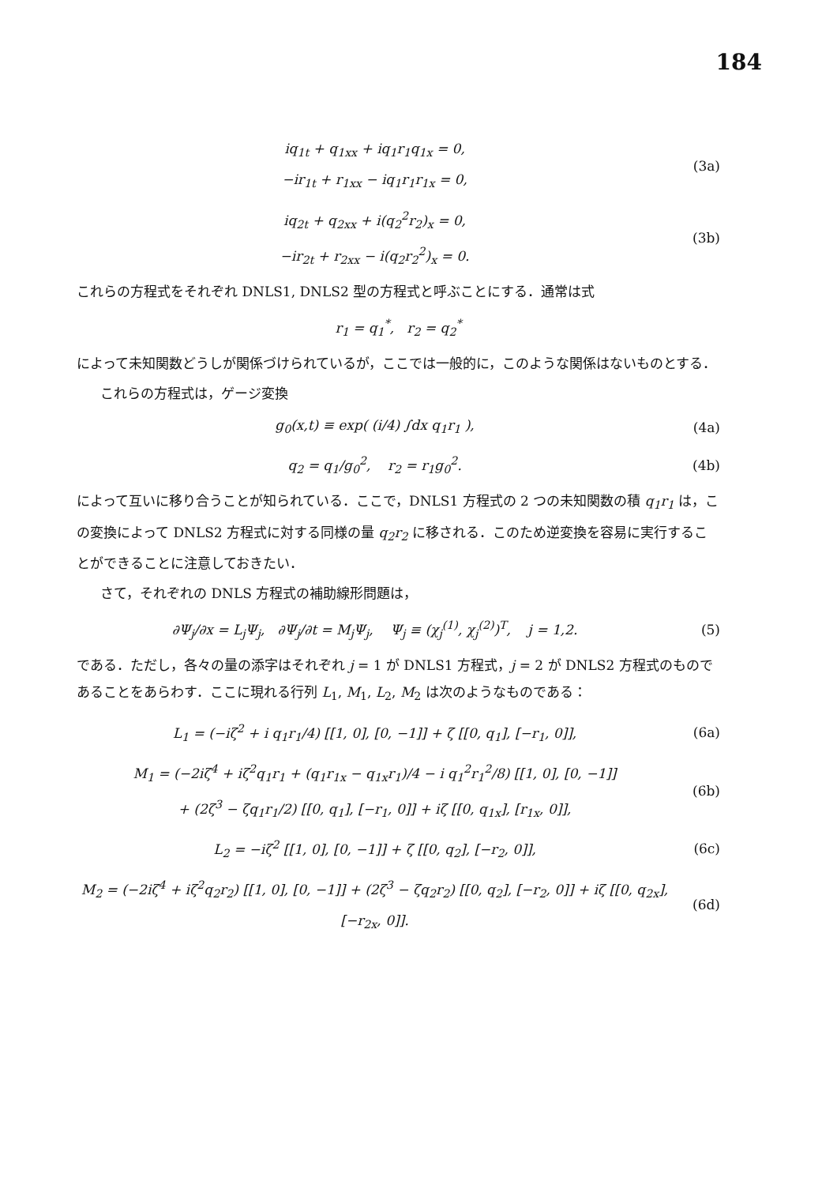184
iq<sub>1t</sub> + q<sub>1xx</sub> + iq<sub>1</sub>r<sub>1</sub>q<sub>1x</sub> = 0,
−ir<sub>1t</sub> + r<sub>1xx</sub> − iq<sub>1</sub>r<sub>1</sub>r<sub>1x</sub> = 0,
(3a)
iq<sub>2t</sub> + q<sub>2xx</sub> + i(q<sub>2</sub><sup>2</sup>r<sub>2</sub>)<sub>x</sub> = 0,
−ir<sub>2t</sub> + r<sub>2xx</sub> − i(q<sub>2</sub>r<sub>2</sub><sup>2</sup>)<sub>x</sub> = 0.
(3b)
これらの方程式をそれぞれ DNLS1, DNLS2 型の方程式と呼ぶことにする．通常は式
r<sub>1</sub> = q<sub>1</sub><sup>*</sup>, r<sub>2</sub> = q<sub>2</sub><sup>*</sup>
によって未知関数どうしが関係づけられているが，ここでは一般的に，このような関係はないものとする．
これらの方程式は，ゲージ変換
g<sub>0</sub>(x,t) ≡ exp( (i/4) ∫dx q<sub>1</sub>r<sub>1</sub> ),
(4a)
q<sub>2</sub> = q<sub>1</sub>/g<sub>0</sub><sup>2</sup>, r<sub>2</sub> = r<sub>1</sub>g<sub>0</sub><sup>2</sup>. (4b)
によって互いに移り合うことが知られている．ここで，DNLS1 方程式の 2 つの未知関数の積 q<sub>1</sub>r<sub>1</sub> は，この変換によって DNLS2 方程式に対する同様の量 q<sub>2</sub>r<sub>2</sub> に移される．このため逆変換を容易に実行することができることに注意しておきたい．
さて，それぞれの DNLS 方程式の補助線形問題は，
∂Ψ<sub>j</sub>/∂x = L<sub>j</sub>Ψ<sub>j</sub>, ∂Ψ<sub>j</sub>/∂t = M<sub>j</sub>Ψ<sub>j</sub>, Ψ<sub>j</sub> ≡ (χ<sub>j</sub><sup>(1)</sup>, χ<sub>j</sub><sup>(2)</sup>)<sup>T</sup>, j = 1,2.
(5)
である．ただし，各々の量の添字はそれぞれ j = 1 が DNLS1 方程式，j = 2 が DNLS2 方程式のものであることをあらわす．ここに現れる行列 L<sub>1</sub>, M<sub>1</sub>, L<sub>2</sub>, M<sub>2</sub> は次のようなものである：
L<sub>1</sub> = (−iζ<sup>2</sup> + i q<sub>1</sub>r<sub>1</sub>/4) [[1, 0], [0, −1]] + ζ [[0, q<sub>1</sub>], [−r<sub>1</sub>, 0]],
(6a)
M<sub>1</sub> = (−2iζ<sup>4</sup> + iζ<sup>2</sup>q<sub>1</sub>r<sub>1</sub> + (q<sub>1</sub>r<sub>1x</sub> − q<sub>1x</sub>r<sub>1</sub>)/4 − i q<sub>1</sub><sup>2</sup>r<sub>1</sub><sup>2</sup>/8) [[1, 0], [0, −1]]
+ (2ζ<sup>3</sup> − ζq<sub>1</sub>r<sub>1</sub>/2) [[0, q<sub>1</sub>], [−r<sub>1</sub>, 0]] + iζ [[0, q<sub>1x</sub>], [r<sub>1x</sub>, 0]],
(6b)
L<sub>2</sub> = −iζ<sup>2</sup> [[1, 0], [0, −1]] + ζ [[0, q<sub>2</sub>], [−r<sub>2</sub>, 0]],
(6c)
M<sub>2</sub> = (−2iζ<sup>4</sup> + iζ<sup>2</sup>q<sub>2</sub>r<sub>2</sub>) [[1, 0], [0, −1]] + (2ζ<sup>3</sup> − ζq<sub>2</sub>r<sub>2</sub>) [[0, q<sub>2</sub>], [−r<sub>2</sub>, 0]] + iζ [[0, q<sub>2x</sub>], [−r<sub>2x</sub>, 0]].
(6d)